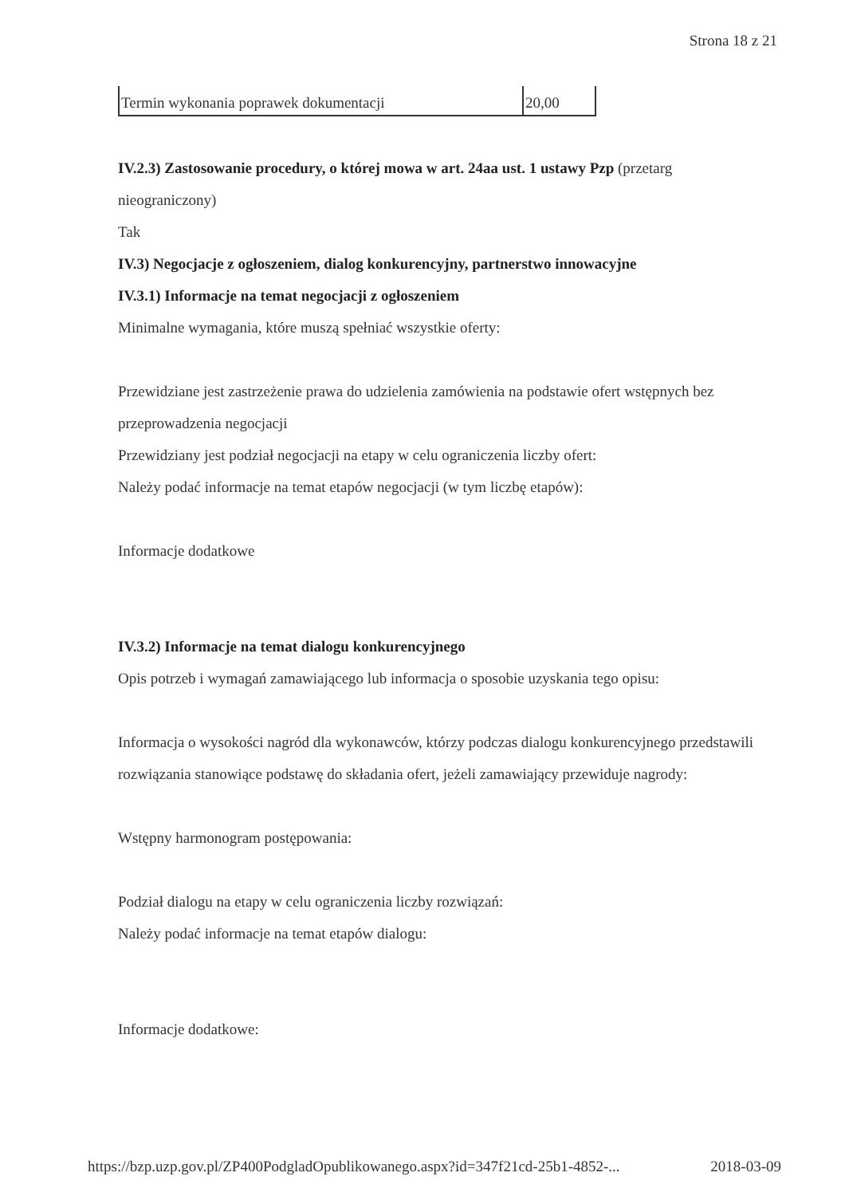Strona 18 z 21
| Termin wykonania poprawek dokumentacji | 20,00 |
IV.2.3) Zastosowanie procedury, o której mowa w art. 24aa ust. 1 ustawy Pzp (przetarg nieograniczony)
Tak
IV.3) Negocjacje z ogłoszeniem, dialog konkurencyjny, partnerstwo innowacyjne
IV.3.1) Informacje na temat negocjacji z ogłoszeniem
Minimalne wymagania, które muszą spełniać wszystkie oferty:
Przewidziane jest zastrzeżenie prawa do udzielenia zamówienia na podstawie ofert wstępnych bez przeprowadzenia negocjacji
Przewidziany jest podział negocjacji na etapy w celu ograniczenia liczby ofert:
Należy podać informacje na temat etapów negocjacji (w tym liczbę etapów):
Informacje dodatkowe
IV.3.2) Informacje na temat dialogu konkurencyjnego
Opis potrzeb i wymagań zamawiającego lub informacja o sposobie uzyskania tego opisu:
Informacja o wysokości nagród dla wykonawców, którzy podczas dialogu konkurencyjnego przedstawili rozwiązania stanowiące podstawę do składania ofert, jeżeli zamawiający przewiduje nagrody:
Wstępny harmonogram postępowania:
Podział dialogu na etapy w celu ograniczenia liczby rozwiązań:
Należy podać informacje na temat etapów dialogu:
Informacje dodatkowe:
https://bzp.uzp.gov.pl/ZP400PodgladOpublikowanego.aspx?id=347f21cd-25b1-4852-... 2018-03-09